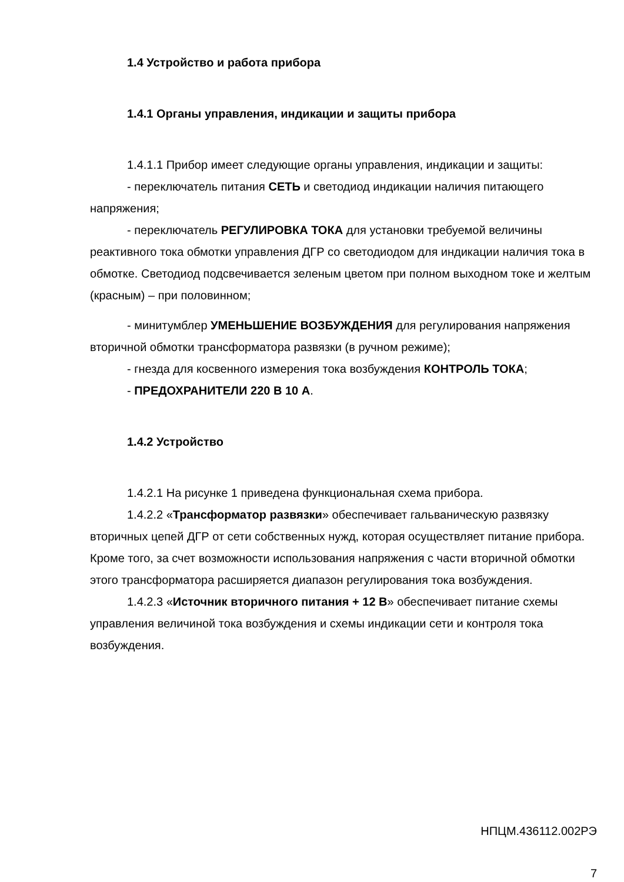1.4 Устройство и работа прибора
1.4.1 Органы управления, индикации и защиты прибора
1.4.1.1 Прибор имеет следующие органы управления, индикации и защиты:
- переключатель питания СЕТЬ и светодиод индикации наличия питающего напряжения;
- переключатель РЕГУЛИРОВКА ТОКА для установки требуемой величины реактивного тока обмотки управления ДГР со светодиодом для индикации наличия тока в обмотке. Светодиод подсвечивается зеленым цветом при полном выходном токе и желтым (красным) – при половинном;
- минитумблер УМЕНЬШЕНИЕ ВОЗБУЖДЕНИЯ для регулирования напряжения вторичной обмотки трансформатора развязки (в ручном режиме);
- гнезда для косвенного измерения тока возбуждения КОНТРОЛЬ ТОКА;
- ПРЕДОХРАНИТЕЛИ 220 В 10 А.
1.4.2 Устройство
1.4.2.1 На рисунке 1 приведена функциональная схема прибора.
1.4.2.2 «Трансформатор развязки» обеспечивает гальваническую развязку вторичных цепей ДГР от сети собственных нужд, которая осуществляет питание прибора. Кроме того, за счет возможности использования напряжения с части вторичной обмотки этого трансформатора расширяется диапазон регулирования тока возбуждения.
1.4.2.3 «Источник вторичного питания + 12 В» обеспечивает питание схемы управления величиной тока возбуждения и схемы индикации сети и контроля тока возбуждения.
НПЦМ.436112.002РЭ
7